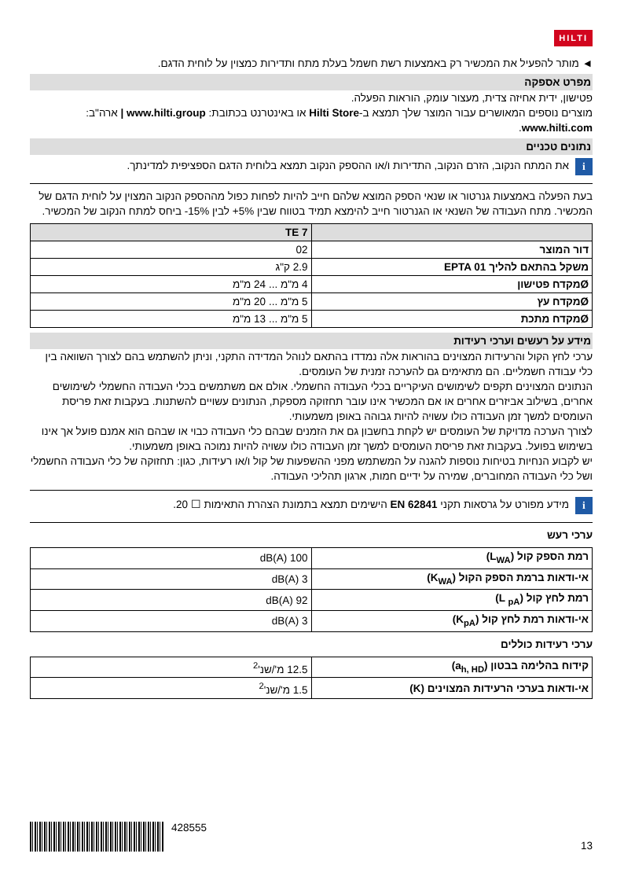HILTI
◄ מותר להפעיל את המכשיר רק באמצעות רשת חשמל בעלת מתח ותדירות כמצוין על לוחית הדגם.
מפרט אספקה
פטישון, ידית אחיזה צדית, מעצור עומק, הוראות הפעלה.
מוצרים נוספים המאושרים עבור המוצר שלך תמצא ב-Hilti Store או באינטרנט בכתובת: www.hilti.group | ארה"ב: www.hilti.com.
נתונים טכניים
i
את המתח הנקוב, הזרם הנקוב, התדירות ו/או ההספק הנקוב תמצא בלוחית הדגם הספציפית למדינתך.
בעת הפעלה באמצעות גנרטור או שנאי הספק המוצא שלהם חייב להיות לפחות כפול מההספק הנקוב המצוין על לוחית הדגם של המכשיר. מתח העבודה של השנאי או הגנרטור חייב להימצא תמיד בטווח שבין ‎+5%‎ לבין ‎-15%‎ ביחס למתח הנקוב של המכשיר.
| | TE 7 |
| --- | --- |
| דור המוצר | 02 |
| משקל בהתאם להליך EPTA 01 | 2.9 ק"ג |
| Øמקדח פטישון | 4 מ"מ ... 24 מ"מ |
| Øמקדח עץ | 5 מ"מ ... 20 מ"מ |
| Øמקדח מתכת | 5 מ"מ ... 13 מ"מ |
מידע על רעשים וערכי רעידות
ערכי לחץ הקול והרעידות המצוינים בהוראות אלה נמדדו בהתאם לנוהל המדידה התקני, וניתן להשתמש בהם לצורך השוואה בין כלי עבודה חשמליים. הם מתאימים גם להערכה זמנית של העומסים.
הנתונים המצוינים תקפים לשימושים העיקריים בכלי העבודה החשמלי. אולם אם משתמשים בכלי העבודה החשמלי לשימושים אחרים, בשילוב אביזרים אחרים או אם המכשיר אינו עובר תחזוקה מספקת, הנתונים עשויים להשתנות. בעקבות זאת פריסת העומסים למשך זמן העבודה כולו עשויה להיות גבוהה באופן משמעותי.
לצורך הערכה מדויקת של העומסים יש לקחת בחשבון גם את הזמנים שבהם כלי העבודה כבוי או שבהם הוא אמנם פועל אך אינו בשימוש בפועל. בעקבות זאת פריסת העומסים למשך זמן העבודה כולו עשויה להיות נמוכה באופן משמעותי.
יש לקבוע הנחיות בטיחות נוספות להגנה על המשתמש מפני ההשפעות של קול ו/או רעידות, כגון: תחזוקה של כלי העבודה החשמלי ושל כלי העבודה המחוברים, שמירה על ידיים חמות, ארגון תהליכי העבודה.
i
מידע מפורט על גרסאות תקני EN 62841 הישימים תמצא בתמונת הצהרת התאימות ☐ 20.
ערכי רעש
| רמת הספק קול (L<sub>WA</sub>) | 100 dB(A) |
| אי-ודאות ברמת הספק הקול (K<sub>WA</sub>) | 3 dB(A) |
| רמת לחץ קול (L <sub>pA</sub>) | 92 dB(A) |
| אי-ודאות רמת לחץ קול (K<sub>pA</sub>) | 3 dB(A) |
ערכי רעידות כוללים
| קידוח בהלימה בבטון (a<sub>h, HD</sub>) | 12.5 מ'/שנ'<sup>2</sup> |
| אי-ודאות בערכי הרעידות המצוינים (K) | 1.5 מ'/שנ'<sup>2</sup> |
428555
13